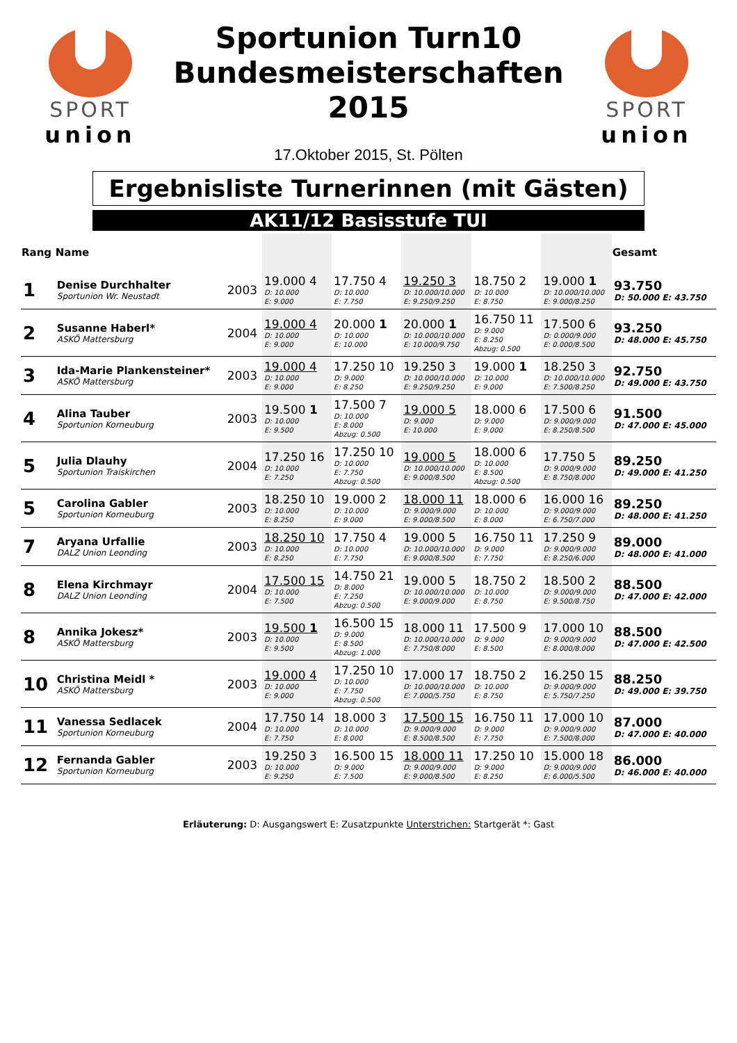SPORT
union
Sportunion Turn10
Bundesmeisterschaften
2015
17.Oktober 2015, St. Pölten
SPORT
union
Ergebnisliste Turnerinnen (mit Gästen)
AK11/12 Basisstufe TUI
| Rang | Name | | | | | | | Gesamt |
| --- | --- | --- | --- | --- | --- | --- | --- | --- |
| 1 | Denise Durchhalter Sportunion Wr. Neustadt | 2003 | 19.000 4 D: 10.000 E: 9.000 | 17.750 4 D: 10.000 E: 7.750 | 19.250 3 D: 10.000/10.000 E: 9.250/9.250 | 18.750 2 D: 10.000 E: 8.750 | 19.000 1 D: 10.000/10.000 E: 9.000/8.250 | 93.750 D: 50.000 E: 43.750 |
| 2 | Susanne Haberl* ASKÖ Mattersburg | 2004 | 19.000 4 D: 10.000 E: 9.000 | 20.000 1 D: 10.000 E: 10.000 | 20.000 1 D: 10.000/10.000 E: 10.000/9.750 | 16.750 11 D: 9.000 E: 8.250 Abzug: 0.500 | 17.500 6 D: 0.000/9.000 E: 0.000/8.500 | 93.250 D: 48.000 E: 45.750 |
| 3 | Ida-Marie Plankensteiner* ASKÖ Mattersburg | 2003 | 19.000 4 D: 10.000 E: 9.000 | 17.250 10 D: 9.000 E: 8.250 | 19.250 3 D: 10.000/10.000 E: 9.250/9.250 | 19.000 1 D: 10.000 E: 9.000 | 18.250 3 D: 10.000/10.000 E: 7.500/8.250 | 92.750 D: 49.000 E: 43.750 |
| 4 | Alina Tauber Sportunion Korneuburg | 2003 | 19.500 1 D: 10.000 E: 9.500 | 17.500 7 D: 10.000 E: 8.000 Abzug: 0.500 | 19.000 5 D: 9.000 E: 10.000 | 18.000 6 D: 9.000 E: 9.000 | 17.500 6 D: 9.000/9.000 E: 8.250/8.500 | 91.500 D: 47.000 E: 45.000 |
| 5 | Julia Dlauhy Sportunion Traiskirchen | 2004 | 17.250 16 D: 10.000 E: 7.250 | 17.250 10 D: 10.000 E: 7.750 Abzug: 0.500 | 19.000 5 D: 10.000/10.000 E: 9.000/8.500 | 18.000 6 D: 10.000 E: 8.500 Abzug: 0.500 | 17.750 5 D: 9.000/9.000 E: 8.750/8.000 | 89.250 D: 49.000 E: 41.250 |
| 5 | Carolina Gabler Sportunion Korneuburg | 2003 | 18.250 10 D: 10.000 E: 8.250 | 19.000 2 D: 10.000 E: 9.000 | 18.000 11 D: 9.000/9.000 E: 9.000/8.500 | 18.000 6 D: 10.000 E: 8.000 | 16.000 16 D: 9.000/9.000 E: 6.750/7.000 | 89.250 D: 48.000 E: 41.250 |
| 7 | Aryana Urfallie DALZ Union Leonding | 2003 | 18.250 10 D: 10.000 E: 8.250 | 17.750 4 D: 10.000 E: 7.750 | 19.000 5 D: 10.000/10.000 E: 9.000/8.500 | 16.750 11 D: 9.000 E: 7.750 | 17.250 9 D: 9.000/9.000 E: 8.250/6.000 | 89.000 D: 48.000 E: 41.000 |
| 8 | Elena Kirchmayr DALZ Union Leonding | 2004 | 17.500 15 D: 10.000 E: 7.500 | 14.750 21 D: 8.000 E: 7.250 Abzug: 0.500 | 19.000 5 D: 10.000/10.000 E: 9.000/9.000 | 18.750 2 D: 10.000 E: 8.750 | 18.500 2 D: 9.000/9.000 E: 9.500/8.750 | 88.500 D: 47.000 E: 42.000 |
| 8 | Annika Jokesz* ASKÖ Mattersburg | 2003 | 19.500 1 D: 10.000 E: 9.500 | 16.500 15 D: 9.000 E: 8.500 Abzug: 1.000 | 18.000 11 D: 10.000/10.000 E: 7.750/8.000 | 17.500 9 D: 9.000 E: 8.500 | 17.000 10 D: 9.000/9.000 E: 8.000/8.000 | 88.500 D: 47.000 E: 42.500 |
| 10 | Christina Meidl * ASKÖ Mattersburg | 2003 | 19.000 4 D: 10.000 E: 9.000 | 17.250 10 D: 10.000 E: 7.750 Abzug: 0.500 | 17.000 17 D: 10.000/10.000 E: 7.000/5.750 | 18.750 2 D: 10.000 E: 8.750 | 16.250 15 D: 9.000/9.000 E: 5.750/7.250 | 88.250 D: 49.000 E: 39.750 |
| 11 | Vanessa Sedlacek Sportunion Korneuburg | 2004 | 17.750 14 D: 10.000 E: 7.750 | 18.000 3 D: 10.000 E: 8.000 | 17.500 15 D: 9.000/9.000 E: 8.500/8.500 | 16.750 11 D: 9.000 E: 7.750 | 17.000 10 D: 9.000/9.000 E: 7.500/8.000 | 87.000 D: 47.000 E: 40.000 |
| 12 | Fernanda Gabler Sportunion Korneuburg | 2003 | 19.250 3 D: 10.000 E: 9.250 | 16.500 15 D: 9.000 E: 7.500 | 18.000 11 D: 9.000/9.000 E: 9.000/8.500 | 17.250 10 D: 9.000 E: 8.250 | 15.000 18 D: 9.000/9.000 E: 6.000/5.500 | 86.000 D: 46.000 E: 40.000 |
Erläuterung: D: Ausgangswert E: Zusatzpunkte Unterstrichen: Startgerät *: Gast